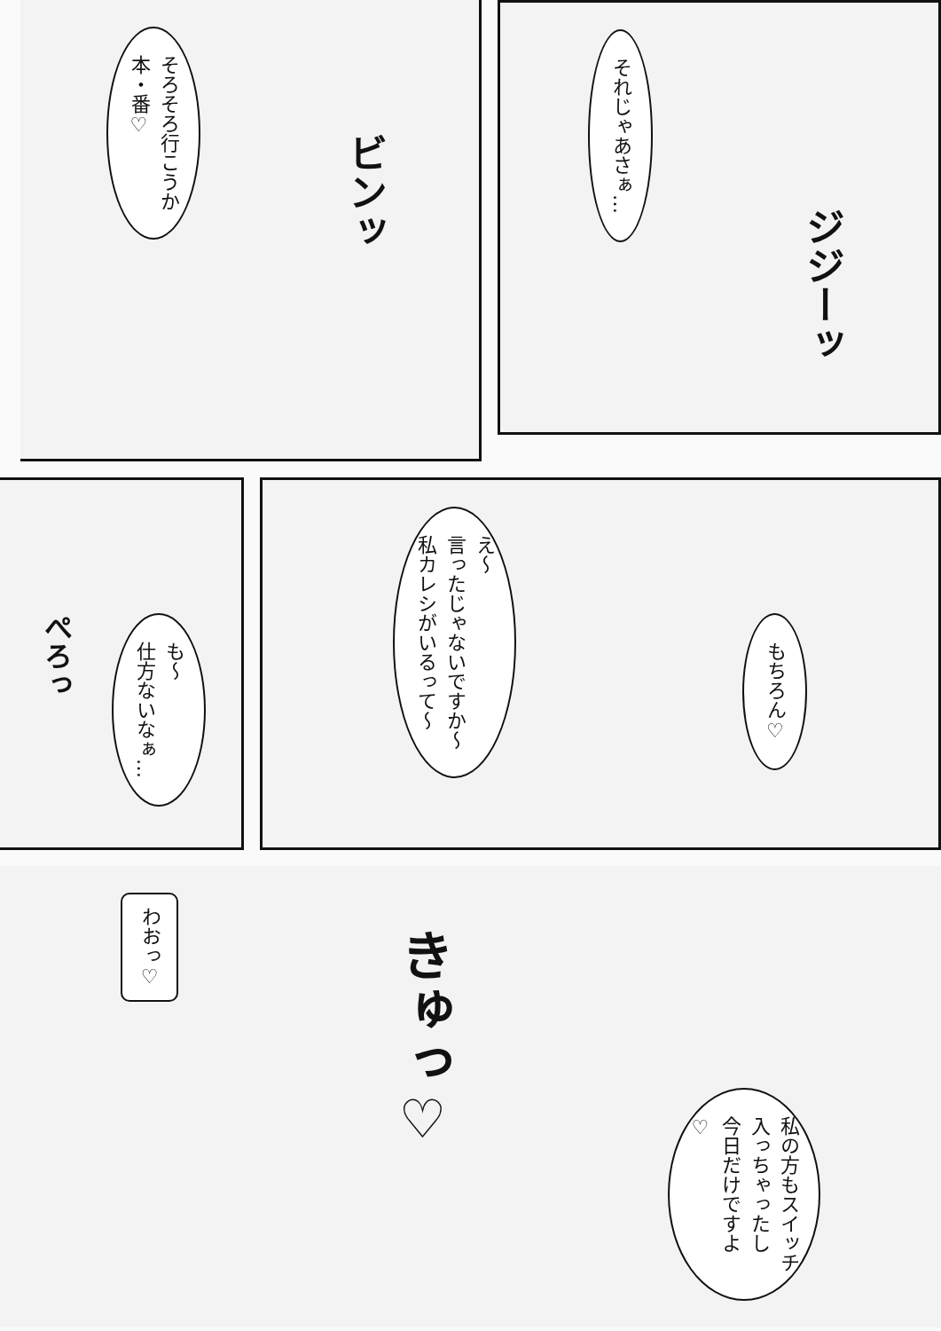それじゃあさぁ…
ジジーッ
そろそろ行こうか
本・番♡
ビンッ
え～
言ったじゃないですか～
私カレシがいるって～
もちろん♡
ぺろっ
も～
仕方ないなぁ…
私の方もスイッチ
入っちゃったし
今日だけですよ♡
きゅっ♡
わおっ♡